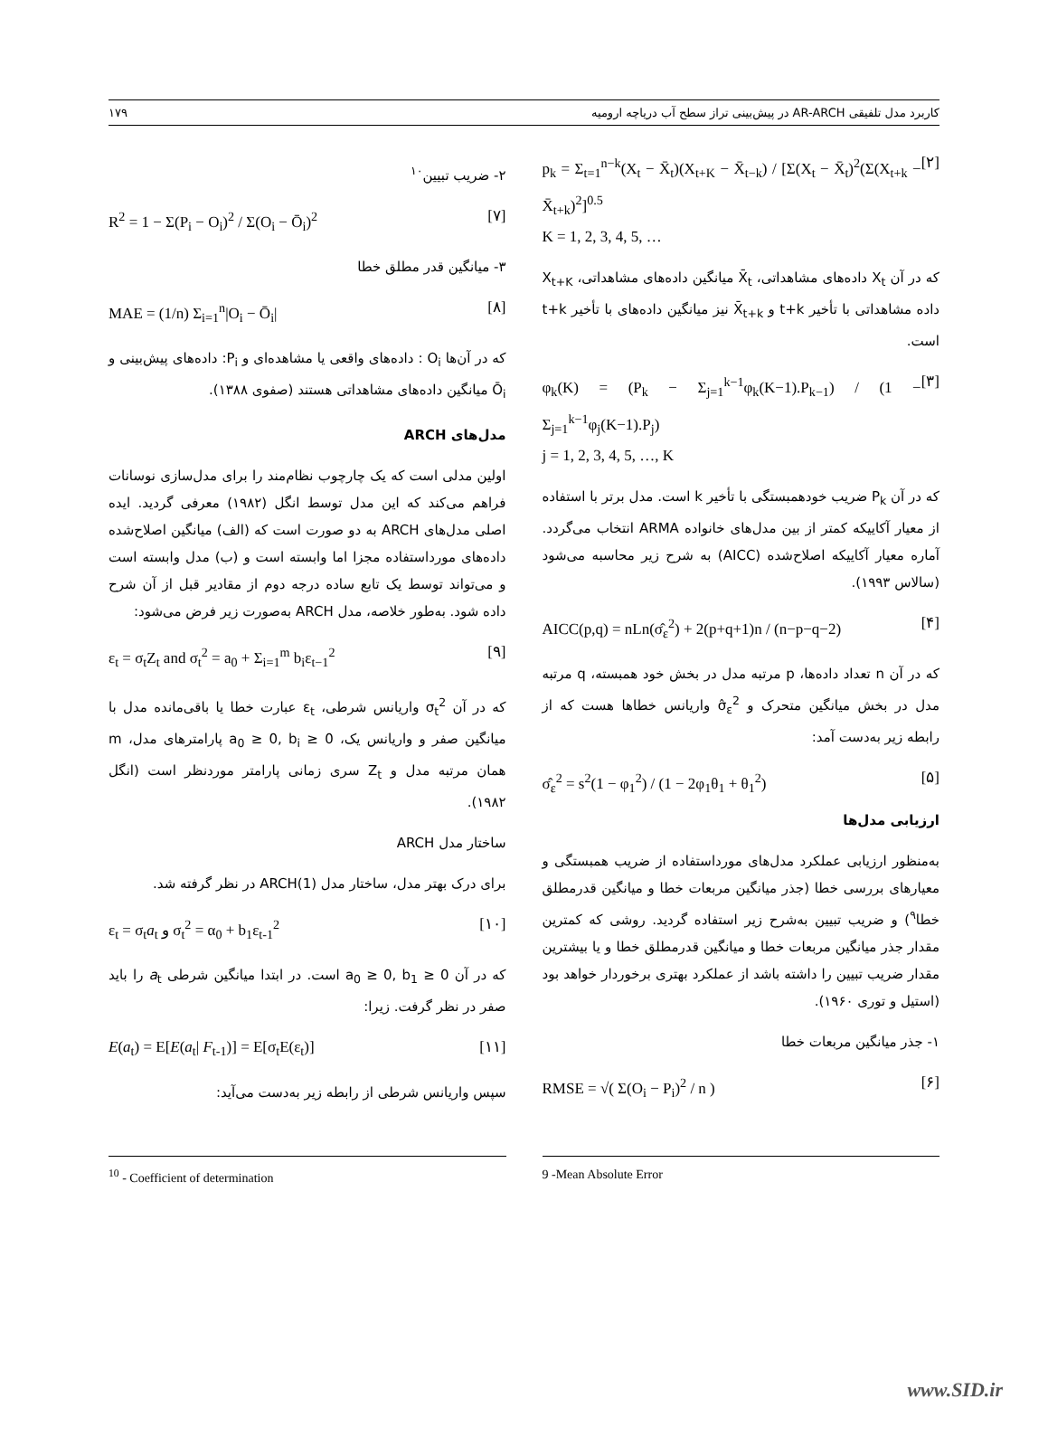کاربرد مدل تلفیقی AR-ARCH در پیش‌بینی تراز سطح آب دریاچه ارومیه ۱۷۹
p<sub>k</sub> = Σ<sub>t=1</sub><sup>n−k</sup>(X<sub>t</sub> − X̄<sub>t</sub>)(X<sub>t+K</sub> − X̄<sub>t−k</sub>) / [Σ(X<sub>t</sub> − X̄<sub>t</sub>)<sup>2</sup>(Σ(X<sub>t+k</sub> − X̄<sub>t+k</sub>)<sup>2</sup>]<sup>0.5</sup>
K = 1, 2, 3, 4, 5, … [۲]
که در آن X<sub>t</sub> داده‌های مشاهداتی، X̄<sub>t</sub> میانگین داده‌های مشاهداتی، X<sub>t+K</sub> داده مشاهداتی با تأخیر t+k و X̄<sub>t+k</sub> نیز میانگین داده‌های با تأخیر t+k است.
φ<sub>k</sub>(K) = (P<sub>k</sub> − Σ<sub>j=1</sub><sup>k−1</sup>φ<sub>k</sub>(K−1).P<sub>k−1</sub>) / (1 − Σ<sub>j=1</sub><sup>k−1</sup>φ<sub>j</sub>(K−1).P<sub>j</sub>)
j = 1, 2, 3, 4, 5, …, K [۳]
که در آن P<sub>k</sub> ضریب خودهمبستگی با تأخیر k است. مدل برتر با استفاده از معیار آکاییکه کمتر از بین مدل‌های خانواده ARMA انتخاب می‌گردد. آماره معیار آکاییکه اصلاح‌شده (AICC) به شرح زیر محاسبه می‌شود (سالاس ۱۹۹۳).
AICC(p,q) = nLn(σ̂<sub>ε</sub><sup>2</sup>) + 2(p+q+1)n / (n−p−q−2) [۴]
که در آن n تعداد داده‌ها، p مرتبه مدل در بخش خود همبسته، q مرتبه مدل در بخش میانگین متحرک و σ̂<sub>ε</sub><sup>2</sup> واریانس خطاها هست که از رابطه زیر به‌دست آمد:
σ̂<sub>ε</sub><sup>2</sup> = s<sup>2</sup>(1 − φ<sub>1</sub><sup>2</sup>) / (1 − 2φ<sub>1</sub>θ<sub>1</sub> + θ<sub>1</sub><sup>2</sup>) [۵]
ارزیابی مدل‌ها
به‌منظور ارزیابی عملکرد مدل‌های مورداستفاده از ضریب همبستگی و معیارهای بررسی خطا (جذر میانگین مربعات خطا و میانگین قدرمطلق خطا<sup>۹</sup>) و ضریب تبیین به‌شرح زیر استفاده گردید. روشی که کمترین مقدار جذر میانگین مربعات خطا و میانگین قدرمطلق خطا و یا بیشترین مقدار ضریب تبیین را داشته باشد از عملکرد بهتری برخوردار خواهد بود (استیل و توری ۱۹۶۰).
۱- جذر میانگین مربعات خطا
RMSE = √( Σ(O<sub>i</sub> − P<sub>i</sub>)<sup>2</sup> / n ) [۶]
۲- ضریب تبیین<sup>۱۰</sup>
R<sup>2</sup> = 1 − Σ(P<sub>i</sub> − O<sub>i</sub>)<sup>2</sup> / Σ(O<sub>i</sub> − Ō<sub>i</sub>)<sup>2</sup> [۷]
۳- میانگین قدر مطلق خطا
MAE = (1/n) Σ<sub>i=1</sub><sup>n</sup>|O<sub>i</sub> − Ō<sub>i</sub>| [۸]
که در آن‌ها O<sub>i</sub> : داده‌های واقعی یا مشاهده‌ای و P<sub>i</sub>: داده‌های پیش‌بینی و Ō<sub>i</sub> میانگین داده‌های مشاهداتی هستند (صفوی ۱۳۸۸).
مدل‌های ARCH
اولین مدلی است که یک چارچوب نظام‌مند را برای مدل‌سازی نوسانات فراهم می‌کند که این مدل توسط انگل (۱۹۸۲) معرفی گردید. ایده اصلی مدل‌های ARCH به دو صورت است که (الف) میانگین اصلاح‌شده داده‌های مورداستفاده مجزا اما وابسته است و (ب) مدل وابسته است و می‌تواند توسط یک تابع ساده درجه دوم از مقادیر قبل از آن شرح داده شود. به‌طور خلاصه، مدل ARCH به‌صورت زیر فرض می‌شود:
ε<sub>t</sub> = σ<sub>t</sub>Z<sub>t</sub> and σ<sub>t</sub><sup>2</sup> = a<sub>0</sub> + Σ<sub>i=1</sub><sup>m</sup> b<sub>i</sub>ε<sub>t−1</sub><sup>2</sup> [۹]
که در آن σ<sub>t</sub><sup>2</sup> واریانس شرطی، ε<sub>t</sub> عبارت خطا یا باقی‌مانده مدل با میانگین صفر و واریانس یک، a<sub>0</sub> ≥ 0, b<sub>i</sub> ≥ 0 پارامترهای مدل، m همان مرتبه مدل و Z<sub>t</sub> سری زمانی پارامتر موردنظر است (انگل ۱۹۸۲).
ساختار مدل ARCH
برای درک بهتر مدل، ساختار مدل ARCH(1) در نظر گرفته شد.
ε<sub>t</sub> = σ<sub>t</sub>a<sub>t</sub> و σ<sub>t</sub><sup>2</sup> = α<sub>0</sub> + b<sub>1</sub>ε<sub>t-1</sub><sup>2</sup> [۱۰]
که در آن a<sub>0</sub> ≥ 0, b<sub>1</sub> ≥ 0 است. در ابتدا میانگین شرطی a<sub>t</sub> را باید صفر در نظر گرفت. زیرا:
E(a<sub>t</sub>) = E[E(a<sub>t</sub>| F<sub>t-1</sub>)] = E[σ<sub>t</sub>E(ε<sub>t</sub>)] [۱۱]
سپس واریانس شرطی از رابطه زیر به‌دست می‌آید:
<sup>10</sup> - Coefficient of determination 9 -Mean Absolute Error
www.SID.ir